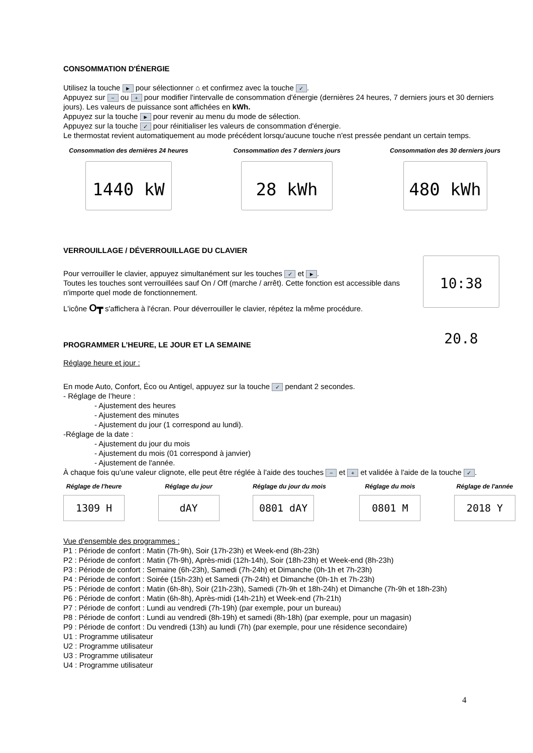CONSOMMATION D'ÉNERGIE
Utilisez la touche ► pour sélectionner ⌂ et confirmez avec la touche ✓.
Appuyez sur − ou + pour modifier l'intervalle de consommation d'énergie (dernières 24 heures, 7 derniers jours et 30 derniers jours). Les valeurs de puissance sont affichées en kWh.
Appuyez sur la touche ► pour revenir au menu du mode de sélection.
Appuyez sur la touche ✓ pour réinitialiser les valeurs de consommation d'énergie.
Le thermostat revient automatiquement au mode précédent lorsqu'aucune touche n'est pressée pendant un certain temps.
Consommation des dernières 24 heures
1440 kW
Consommation des 7 derniers jours
28 kWh
Consommation des 30 derniers jours
480 kWh
VERROUILLAGE / DÉVERROUILLAGE DU CLAVIER
Pour verrouiller le clavier, appuyez simultanément sur les touches ✓ et ►.
Toutes les touches sont verrouillées sauf On / Off (marche / arrêt). Cette fonction est accessible dans n'importe quel mode de fonctionnement.
L'icône O┳ s'affichera à l'écran. Pour déverrouiller le clavier, répétez la même procédure.
10:38 20.8
PROGRAMMER L’HEURE, LE JOUR ET LA SEMAINE
Réglage heure et jour :
En mode Auto, Confort, Éco ou Antigel, appuyez sur la touche ✓ pendant 2 secondes.
- Réglage de l’heure :
- Ajustement des heures
- Ajustement des minutes
- Ajustement du jour (1 correspond au lundi).
-Réglage de la date :
- Ajustement du jour du mois
- Ajustement du mois (01 correspond à janvier)
- Ajustement de l'année.
À chaque fois qu’une valeur clignote, elle peut être réglée à l'aide des touches − et + et validée à l'aide de la touche ✓.
Réglage de l'heure
1309 H
Réglage du jour
dAY
Réglage du jour du mois
0801 dAY
Réglage du mois
0801 M
Réglage de l'année
2018 Y
Vue d'ensemble des programmes :
P1 : Période de confort : Matin (7h-9h), Soir (17h-23h) et Week-end (8h-23h)
P2 : Période de confort : Matin (7h-9h), Après-midi (12h-14h), Soir (18h-23h) et Week-end (8h-23h)
P3 : Période de confort : Semaine (6h-23h), Samedi (7h-24h) et Dimanche (0h-1h et 7h-23h)
P4 : Période de confort : Soirée (15h-23h) et Samedi (7h-24h) et Dimanche (0h-1h et 7h-23h)
P5 : Période de confort : Matin (6h-8h), Soir (21h-23h), Samedi (7h-9h et 18h-24h) et Dimanche (7h-9h et 18h-23h)
P6 : Période de confort : Matin (6h-8h), Après-midi (14h-21h) et Week-end (7h-21h)
P7 : Période de confort : Lundi au vendredi (7h-19h) (par exemple, pour un bureau)
P8 : Période de confort : Lundi au vendredi (8h-19h) et samedi (8h-18h) (par exemple, pour un magasin)
P9 : Période de confort : Du vendredi (13h) au lundi (7h) (par exemple, pour une résidence secondaire)
U1 : Programme utilisateur
U2 : Programme utilisateur
U3 : Programme utilisateur
U4 : Programme utilisateur
4